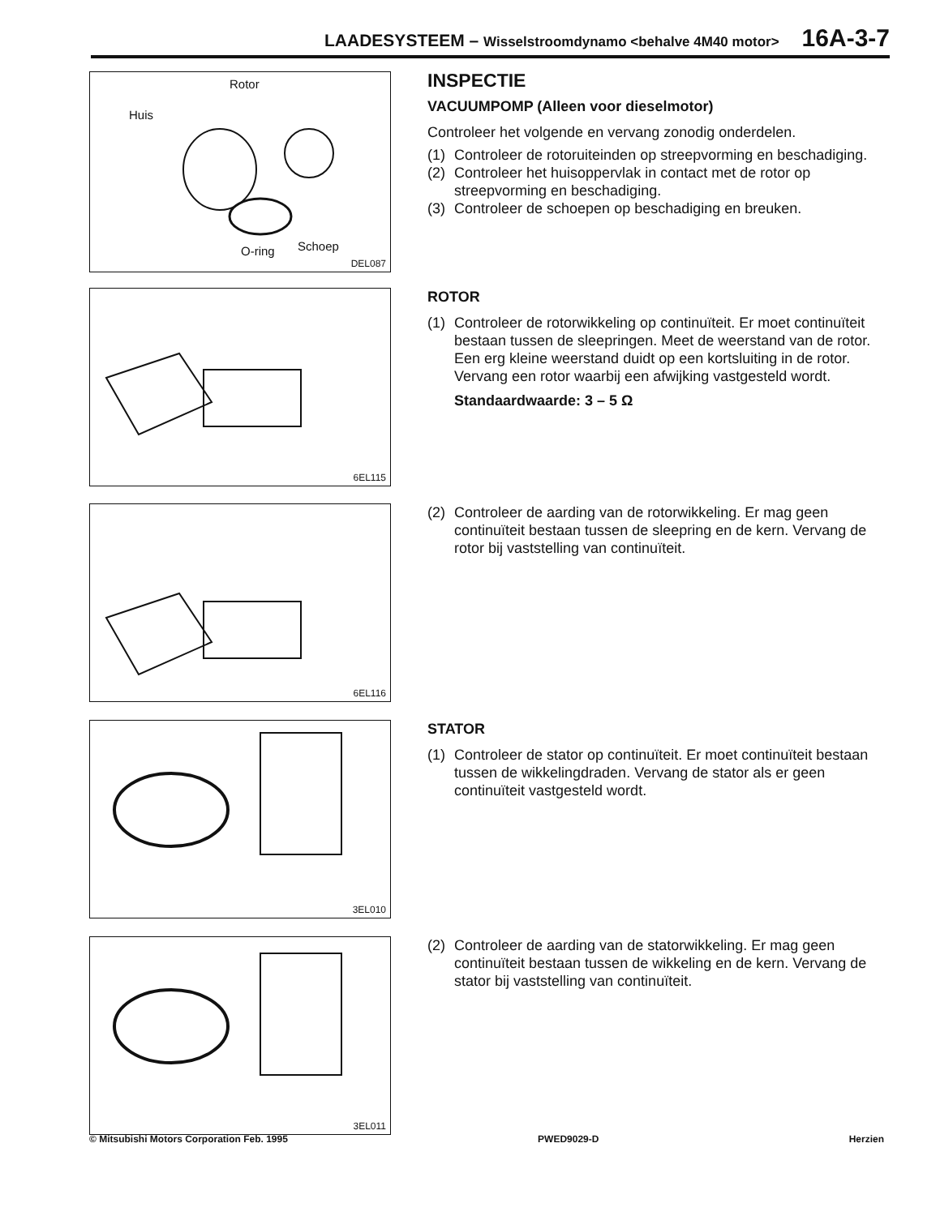LAADESYSTEEM – Wisselstroomdynamo <behalve 4M40 motor> 16A-3-7
Rotor
Huis
O-ring Schoep
DEL087
INSPECTIE
VACUUMPOMP (Alleen voor dieselmotor)
Controleer het volgende en vervang zonodig onderdelen.
(1) Controleer de rotoruiteinden op streepvorming en beschadiging.
(2) Controleer het huisoppervlak in contact met de rotor op streepvorming en beschadiging.
(3) Controleer de schoepen op beschadiging en breuken.
6EL115
ROTOR
(1) Controleer de rotorwikkeling op continuïteit. Er moet continuïteit bestaan tussen de sleepringen. Meet de weerstand van de rotor. Een erg kleine weerstand duidt op een kortsluiting in de rotor. Vervang een rotor waarbij een afwijking vastgesteld wordt.
Standaardwaarde: 3 – 5 Ω
6EL116
(2) Controleer de aarding van de rotorwikkeling. Er mag geen continuïteit bestaan tussen de sleepring en de kern. Vervang de rotor bij vaststelling van continuïteit.
3EL010
STATOR
(1) Controleer de stator op continuïteit. Er moet continuïteit bestaan tussen de wikkelingdraden. Vervang de stator als er geen continuïteit vastgesteld wordt.
3EL011
(2) Controleer de aarding van de statorwikkeling. Er mag geen continuïteit bestaan tussen de wikkeling en de kern. Vervang de stator bij vaststelling van continuïteit.
© Mitsubishi Motors Corporation Feb. 1995 PWED9029-D Herzien